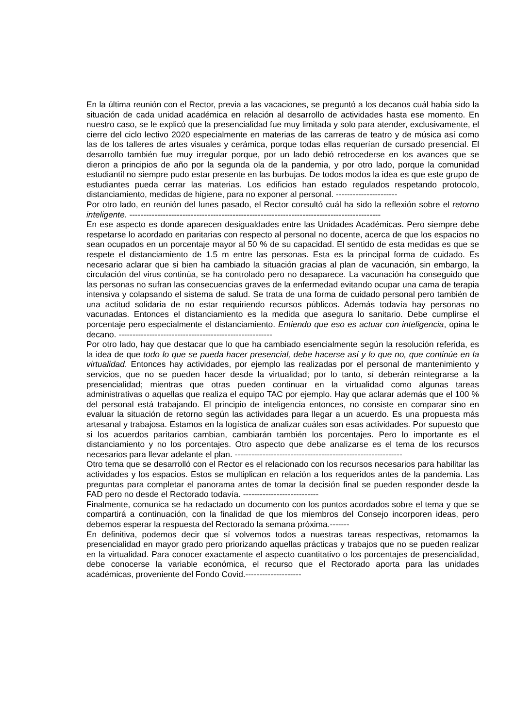En la última reunión con el Rector, previa a las vacaciones, se preguntó a los decanos cuál había sido la situación de cada unidad académica en relación al desarrollo de actividades hasta ese momento. En nuestro caso, se le explicó que la presencialidad fue muy limitada y solo para atender, exclusivamente, el cierre del ciclo lectivo 2020 especialmente en materias de las carreras de teatro y de música así como las de los talleres de artes visuales y cerámica, porque todas ellas requerían de cursado presencial. El desarrollo también fue muy irregular porque, por un lado debió retrocederse en los avances que se dieron a principios de año por la segunda ola de la pandemia, y por otro lado, porque la comunidad estudiantil no siempre pudo estar presente en las burbujas. De todos modos la idea es que este grupo de estudiantes pueda cerrar las materias. Los edificios han estado regulados respetando protocolo, distanciamiento, medidas de higiene, para no exponer al personal. ----------------------
Por otro lado, en reunión del lunes pasado, el Rector consultó cuál ha sido la reflexión sobre el retorno inteligente. ------------------------------------------------------------------------------------------
En ese aspecto es donde aparecen desigualdades entre las Unidades Académicas. Pero siempre debe respetarse lo acordado en paritarias con respecto al personal no docente, acerca de que los espacios no sean ocupados en un porcentaje mayor al 50 % de su capacidad. El sentido de esta medidas es que se respete el distanciamiento de 1.5 m entre las personas. Esta es la principal forma de cuidado. Es necesario aclarar que si bien ha cambiado la situación gracias al plan de vacunación, sin embargo, la circulación del virus continúa, se ha controlado pero no desaparece. La vacunación ha conseguido que las personas no sufran las consecuencias graves de la enfermedad evitando ocupar una cama de terapia intensiva y colapsando el sistema de salud. Se trata de una forma de cuidado personal pero también de una actitud solidaria de no estar requiriendo recursos públicos. Además todavía hay personas no vacunadas. Entonces el distanciamiento es la medida que asegura lo sanitario. Debe cumplirse el porcentaje pero especialmente el distanciamiento. Entiendo que eso es actuar con inteligencia, opina le decano. -------------------------------------------------------
Por otro lado, hay que destacar que lo que ha cambiado esencialmente según la resolución referida, es la idea de que todo lo que se pueda hacer presencial, debe hacerse así y lo que no, que continúe en la virtualidad. Entonces hay actividades, por ejemplo las realizadas por el personal de mantenimiento y servicios, que no se pueden hacer desde la virtualidad; por lo tanto, sí deberán reintegrarse a la presencialidad; mientras que otras pueden continuar en la virtualidad como algunas tareas administrativas o aquellas que realiza el equipo TAC por ejemplo. Hay que aclarar además que el 100 % del personal está trabajando. El principio de inteligencia entonces, no consiste en comparar sino en evaluar la situación de retorno según las actividades para llegar a un acuerdo. Es una propuesta más artesanal y trabajosa. Estamos en la logística de analizar cuáles son esas actividades. Por supuesto que si los acuerdos paritarios cambian, cambiarán también los porcentajes. Pero lo importante es el distanciamiento y no los porcentajes. Otro aspecto que debe analizarse es el tema de los recursos necesarios para llevar adelante el plan. ------------------------------------------------------------
Otro tema que se desarrolló con el Rector es el relacionado con los recursos necesarios para habilitar las actividades y los espacios. Estos se multiplican en relación a los requeridos antes de la pandemia. Las preguntas para completar el panorama antes de tomar la decisión final se pueden responder desde la FAD pero no desde el Rectorado todavía. ---------------------------
Finalmente, comunica se ha redactado un documento con los puntos acordados sobre el tema y que se compartirá a continuación, con la finalidad de que los miembros del Consejo incorporen ideas, pero debemos esperar la respuesta del Rectorado la semana próxima.-------
En definitiva, podemos decir que sí volvemos todos a nuestras tareas respectivas, retomamos la presencialidad en mayor grado pero priorizando aquellas prácticas y trabajos que no se pueden realizar en la virtualidad. Para conocer exactamente el aspecto cuantitativo o los porcentajes de presencialidad, debe conocerse la variable económica, el recurso que el Rectorado aporta para las unidades académicas, proveniente del Fondo Covid.--------------------